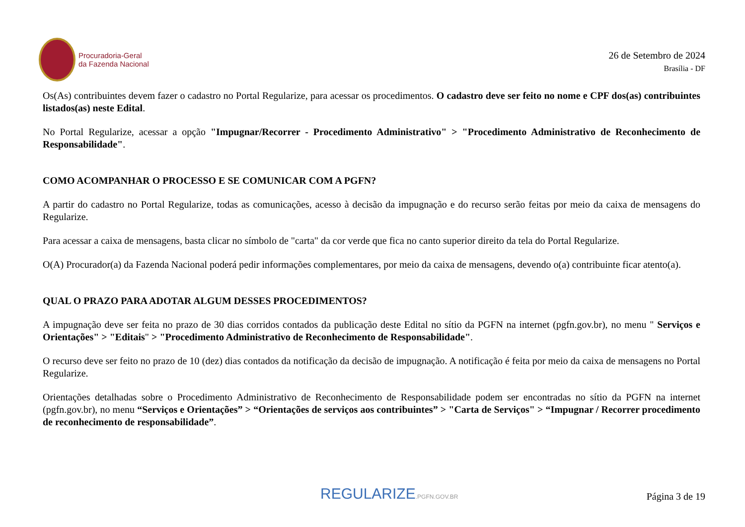Procuradoria-Geral
da Fazenda Nacional
26 de Setembro de 2024
Brasília - DF
Os(As) contribuintes devem fazer o cadastro no Portal Regularize, para acessar os procedimentos. O cadastro deve ser feito no nome e CPF dos(as) contribuintes listados(as) neste Edital.
No Portal Regularize, acessar a opção "Impugnar/Recorrer - Procedimento Administrativo" > "Procedimento Administrativo de Reconhecimento de Responsabilidade".
COMO ACOMPANHAR O PROCESSO E SE COMUNICAR COM A PGFN?
A partir do cadastro no Portal Regularize, todas as comunicações, acesso à decisão da impugnação e do recurso serão feitas por meio da caixa de mensagens do Regularize.
Para acessar a caixa de mensagens, basta clicar no símbolo de "carta" da cor verde que fica no canto superior direito da tela do Portal Regularize.
O(A) Procurador(a) da Fazenda Nacional poderá pedir informações complementares, por meio da caixa de mensagens, devendo o(a) contribuinte ficar atento(a).
QUAL O PRAZO PARA ADOTAR ALGUM DESSES PROCEDIMENTOS?
A impugnação deve ser feita no prazo de 30 dias corridos contados da publicação deste Edital no sítio da PGFN na internet (pgfn.gov.br), no menu " Serviços e Orientações" > "Editais" > "Procedimento Administrativo de Reconhecimento de Responsabilidade".
O recurso deve ser feito no prazo de 10 (dez) dias contados da notificação da decisão de impugnação. A notificação é feita por meio da caixa de mensagens no Portal Regularize.
Orientações detalhadas sobre o Procedimento Administrativo de Reconhecimento de Responsabilidade podem ser encontradas no sítio da PGFN na internet (pgfn.gov.br), no menu “Serviços e Orientações” > “Orientações de serviços aos contribuintes” > "Carta de Serviços" > “Impugnar / Recorrer procedimento de reconhecimento de responsabilidade”.
REGULARIZE.PGFN.GOV.BR
Página 3 de 19